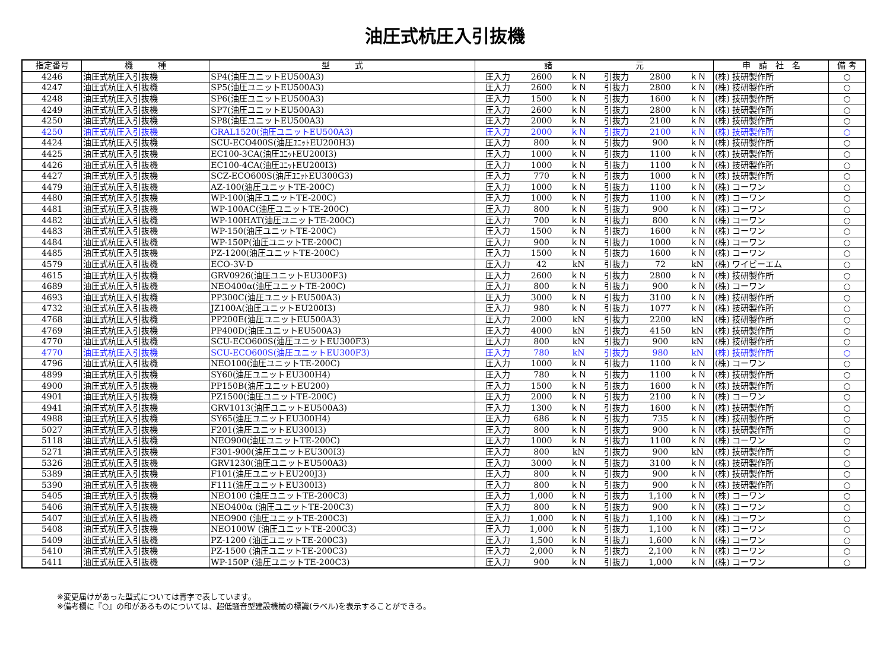油圧式杭圧入引抜機
| 指定番号 | 機 種 | 型 式 | 諸 元 | | | | | | 申 請 社 名 | 備 考 |
| --- | --- | --- | --- | --- | --- | --- | --- | --- | --- | --- |
| 4246 | 油圧式杭圧入引抜機 | SP4(油圧ユニットEU500A3) | 圧入力 | 2600 | ｋＮ | 引抜力 | 2800 | ｋＮ | (株) 技研製作所 | ○ |
| 4247 | 油圧式杭圧入引抜機 | SP5(油圧ユニットEU500A3) | 圧入力 | 2600 | ｋＮ | 引抜力 | 2800 | ｋＮ | (株) 技研製作所 | ○ |
| 4248 | 油圧式杭圧入引抜機 | SP6(油圧ユニットEU500A3) | 圧入力 | 1500 | ｋＮ | 引抜力 | 1600 | ｋＮ | (株) 技研製作所 | ○ |
| 4249 | 油圧式杭圧入引抜機 | SP7(油圧ユニットEU500A3) | 圧入力 | 2600 | ｋＮ | 引抜力 | 2800 | ｋＮ | (株) 技研製作所 | ○ |
| 4250 | 油圧式杭圧入引抜機 | SP8(油圧ユニットEU500A3) | 圧入力 | 2000 | ｋＮ | 引抜力 | 2100 | ｋＮ | (株) 技研製作所 | ○ |
| 4250 | 油圧式杭圧入引抜機 | GRAL1520(油圧ユニットEU500A3) | 圧入力 | 2000 | ｋＮ | 引抜力 | 2100 | ｋＮ | (株) 技研製作所 | ○ |
| 4424 | 油圧式杭圧入引抜機 | SCU-ECO400S(油圧ﾕﾆｯﾄEU200H3) | 圧入力 | 800 | ｋＮ | 引抜力 | 900 | ｋＮ | (株) 技研製作所 | ○ |
| 4425 | 油圧式杭圧入引抜機 | EC100-3CA(油圧ﾕﾆｯﾄEU200I3) | 圧入力 | 1000 | ｋＮ | 引抜力 | 1100 | ｋＮ | (株) 技研製作所 | ○ |
| 4426 | 油圧式杭圧入引抜機 | EC100-4CA(油圧ﾕﾆｯﾄEU200I3) | 圧入力 | 1000 | ｋＮ | 引抜力 | 1100 | ｋＮ | (株) 技研製作所 | ○ |
| 4427 | 油圧式杭圧入引抜機 | SCZ-ECO600S(油圧ﾕﾆｯﾄEU300G3) | 圧入力 | 770 | ｋＮ | 引抜力 | 1000 | ｋＮ | (株) 技研製作所 | ○ |
| 4479 | 油圧式杭圧入引抜機 | AZ-100(油圧ユニットTE-200C) | 圧入力 | 1000 | ｋＮ | 引抜力 | 1100 | ｋＮ | (株) コーワン | ○ |
| 4480 | 油圧式杭圧入引抜機 | WP-100(油圧ユニットTE-200C) | 圧入力 | 1000 | ｋＮ | 引抜力 | 1100 | ｋＮ | (株) コーワン | ○ |
| 4481 | 油圧式杭圧入引抜機 | WP-100AC(油圧ユニットTE-200C) | 圧入力 | 800 | ｋＮ | 引抜力 | 900 | ｋＮ | (株) コーワン | ○ |
| 4482 | 油圧式杭圧入引抜機 | WP-100HAT(油圧ユニットTE-200C) | 圧入力 | 700 | ｋＮ | 引抜力 | 800 | ｋＮ | (株) コーワン | ○ |
| 4483 | 油圧式杭圧入引抜機 | WP-150(油圧ユニットTE-200C) | 圧入力 | 1500 | ｋＮ | 引抜力 | 1600 | ｋＮ | (株) コーワン | ○ |
| 4484 | 油圧式杭圧入引抜機 | WP-150P(油圧ユニットTE-200C) | 圧入力 | 900 | ｋＮ | 引抜力 | 1000 | ｋＮ | (株) コーワン | ○ |
| 4485 | 油圧式杭圧入引抜機 | PZ-1200(油圧ユニットTE-200C) | 圧入力 | 1500 | ｋＮ | 引抜力 | 1600 | ｋＮ | (株) コーワン | ○ |
| 4579 | 油圧式杭圧入引抜機 | ECO-3V-D | 圧入力 | 42 | kN | 引抜力 | 72 | kN | (株) ワイビーエム | ○ |
| 4615 | 油圧式杭圧入引抜機 | GRV0926(油圧ユニットEU300F3) | 圧入力 | 2600 | ｋＮ | 引抜力 | 2800 | ｋＮ | (株) 技研製作所 | ○ |
| 4689 | 油圧式杭圧入引抜機 | NEO400α(油圧ユニットTE-200C) | 圧入力 | 800 | ｋＮ | 引抜力 | 900 | ｋＮ | (株) コーワン | ○ |
| 4693 | 油圧式杭圧入引抜機 | PP300C(油圧ユニットEU500A3) | 圧入力 | 3000 | ｋＮ | 引抜力 | 3100 | ｋＮ | (株) 技研製作所 | ○ |
| 4732 | 油圧式杭圧入引抜機 | JZ100A(油圧ユニットEU200I3) | 圧入力 | 980 | ｋＮ | 引抜力 | 1077 | ｋＮ | (株) 技研製作所 | ○ |
| 4768 | 油圧式杭圧入引抜機 | PP200E(油圧ユニットEU500A3) | 圧入力 | 2000 | kN | 引抜力 | 2200 | kN | (株) 技研製作所 | ○ |
| 4769 | 油圧式杭圧入引抜機 | PP400D(油圧ユニットEU500A3) | 圧入力 | 4000 | kN | 引抜力 | 4150 | kN | (株) 技研製作所 | ○ |
| 4770 | 油圧式杭圧入引抜機 | SCU-ECO600S(油圧ユニットEU300F3) | 圧入力 | 800 | kN | 引抜力 | 900 | kN | (株) 技研製作所 | ○ |
| 4770 | 油圧式杭圧入引抜機 | SCU-ECO600S(油圧ユニットEU300F3) | 圧入力 | 780 | kN | 引抜力 | 980 | kN | (株) 技研製作所 | ○ |
| 4796 | 油圧式杭圧入引抜機 | NEO100(油圧ユニットTE-200C) | 圧入力 | 1000 | ｋＮ | 引抜力 | 1100 | ｋＮ | (株) コーワン | ○ |
| 4899 | 油圧式杭圧入引抜機 | SY60(油圧ユニットEU300H4) | 圧入力 | 780 | ｋＮ | 引抜力 | 1100 | ｋＮ | (株) 技研製作所 | ○ |
| 4900 | 油圧式杭圧入引抜機 | PP150B(油圧ユニットEU200) | 圧入力 | 1500 | ｋＮ | 引抜力 | 1600 | ｋＮ | (株) 技研製作所 | ○ |
| 4901 | 油圧式杭圧入引抜機 | PZ1500(油圧ユニットTE-200C) | 圧入力 | 2000 | ｋＮ | 引抜力 | 2100 | ｋＮ | (株) コーワン | ○ |
| 4941 | 油圧式杭圧入引抜機 | GRV1013(油圧ユニットEU500A3) | 圧入力 | 1300 | ｋＮ | 引抜力 | 1600 | ｋＮ | (株) 技研製作所 | ○ |
| 4988 | 油圧式杭圧入引抜機 | SY65(油圧ユニットEU300H4) | 圧入力 | 686 | ｋＮ | 引抜力 | 735 | ｋＮ | (株) 技研製作所 | ○ |
| 5027 | 油圧式杭圧入引抜機 | F201(油圧ユニットEU300I3) | 圧入力 | 800 | ｋＮ | 引抜力 | 900 | ｋＮ | (株) 技研製作所 | ○ |
| 5118 | 油圧式杭圧入引抜機 | NEO900(油圧ユニットTE-200C) | 圧入力 | 1000 | ｋＮ | 引抜力 | 1100 | ｋＮ | (株) コーワン | ○ |
| 5271 | 油圧式杭圧入引抜機 | F301-900(油圧ユニットEU300I3) | 圧入力 | 800 | kN | 引抜力 | 900 | kN | (株) 技研製作所 | ○ |
| 5326 | 油圧式杭圧入引抜機 | GRV1230(油圧ユニットEU500A3) | 圧入力 | 3000 | ｋＮ | 引抜力 | 3100 | ｋＮ | (株) 技研製作所 | ○ |
| 5389 | 油圧式杭圧入引抜機 | F101(油圧ユニットEU200J3) | 圧入力 | 800 | ｋＮ | 引抜力 | 900 | ｋＮ | (株) 技研製作所 | ○ |
| 5390 | 油圧式杭圧入引抜機 | F111(油圧ユニットEU300I3) | 圧入力 | 800 | ｋＮ | 引抜力 | 900 | ｋＮ | (株) 技研製作所 | ○ |
| 5405 | 油圧式杭圧入引抜機 | NEO100 (油圧ユニットTE-200C3) | 圧入力 | 1,000 | ｋＮ | 引抜力 | 1,100 | ｋＮ | (株) コーワン | ○ |
| 5406 | 油圧式杭圧入引抜機 | NEO400α (油圧ユニットTE-200C3) | 圧入力 | 800 | ｋＮ | 引抜力 | 900 | ｋＮ | (株) コーワン | ○ |
| 5407 | 油圧式杭圧入引抜機 | NEO900 (油圧ユニットTE-200C3) | 圧入力 | 1,000 | ｋＮ | 引抜力 | 1,100 | ｋＮ | (株) コーワン | ○ |
| 5408 | 油圧式杭圧入引抜機 | NEO100W (油圧ユニットTE-200C3) | 圧入力 | 1,000 | ｋＮ | 引抜力 | 1,100 | ｋＮ | (株) コーワン | ○ |
| 5409 | 油圧式杭圧入引抜機 | PZ-1200 (油圧ユニットTE-200C3) | 圧入力 | 1,500 | ｋＮ | 引抜力 | 1,600 | ｋＮ | (株) コーワン | ○ |
| 5410 | 油圧式杭圧入引抜機 | PZ-1500 (油圧ユニットTE-200C3) | 圧入力 | 2,000 | ｋＮ | 引抜力 | 2,100 | ｋＮ | (株) コーワン | ○ |
| 5411 | 油圧式杭圧入引抜機 | WP-150P (油圧ユニットTE-200C3) | 圧入力 | 900 | ｋＮ | 引抜力 | 1,000 | ｋＮ | (株) コーワン | ○ |
※変更届けがあった型式については青字で表しています。
※備考欄に『○』の印があるものについては、超低騒音型建設機械の標識(ラベル)を表示することができる。